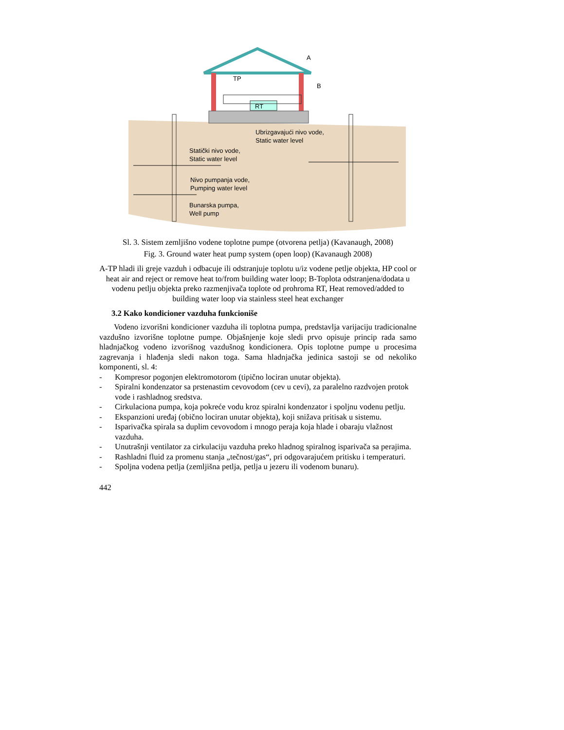A
TP
B
RT
Ubrizgavajući nivo vode,
Static water level
Statički nivo vode,
Static water level
Nivo pumpanja vode,
Pumping water level
Bunarska pumpa,
Well pump
Sl. 3. Sistem zemljišno vodene toplotne pumpe (otvorena petlja) (Kavanaugh, 2008)
Fig. 3. Ground water heat pump system (open loop) (Kavanaugh 2008)
A-TP hladi ili greje vazduh i odbacuje ili odstranjuje toplotu u/iz vodene petlje objekta, HP cool or heat air and reject or remove heat to/from building water loop; B-Toplota odstranjena/dodata u vodenu petlju objekta preko razmenjivača toplote od prohroma RT, Heat removed/added to building water loop via stainless steel heat exchanger
3.2 Kako kondicioner vazduha funkcioniše
Vodeno izvorišni kondicioner vazduha ili toplotna pumpa, predstavlja varijaciju tradicionalne vazdušno izvorišne toplotne pumpe. Objašnjenje koje sledi prvo opisuje princip rada samo hladnjačkog vodeno izvorišnog vazdušnog kondicionera. Opis toplotne pumpe u procesima zagrevanja i hlađenja sledi nakon toga. Sama hladnjačka jedinica sastoji se od nekoliko komponenti, sl. 4:
- Kompresor pogonjen elektromotorom (tipično lociran unutar objekta).
- Spiralni kondenzator sa prstenastim cevovodom (cev u cevi), za paralelno razdvojen protok vode i rashladnog sredstva.
- Cirkulaciona pumpa, koja pokreće vodu kroz spiralni kondenzator i spoljnu vodenu petlju.
- Ekspanzioni uređaj (obično lociran unutar objekta), koji snižava pritisak u sistemu.
- Isparivačka spirala sa duplim cevovodom i mnogo peraja koja hlade i obaraju vlažnost vazduha.
- Unutrašnji ventilator za cirkulaciju vazduha preko hladnog spiralnog isparivača sa perajima.
- Rashladni fluid za promenu stanja „tečnost/gas“, pri odgovarajućem pritisku i temperaturi.
- Spoljna vodena petlja (zemljišna petlja, petlja u jezeru ili vodenom bunaru).
442